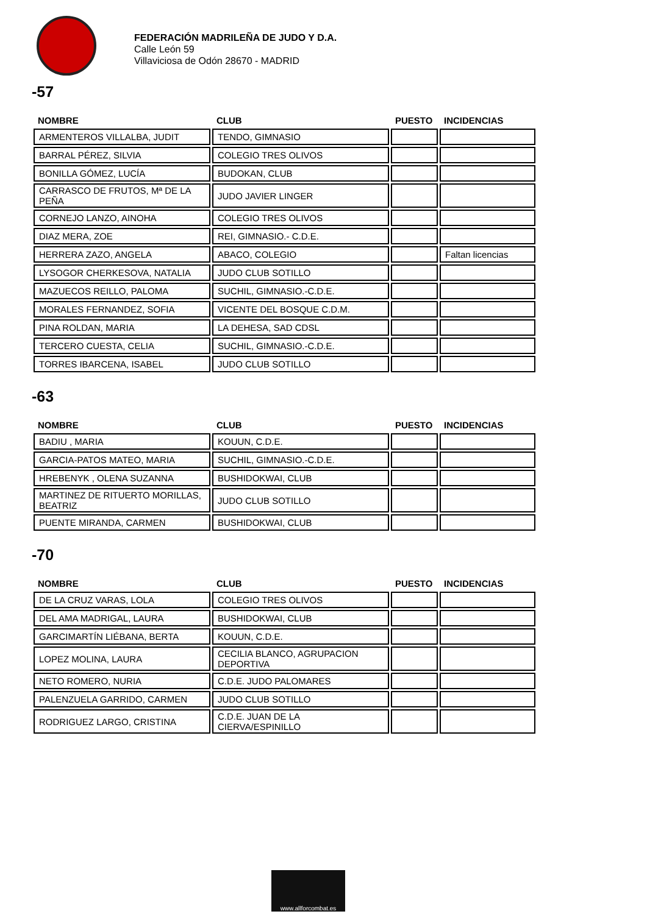FEDERACIÓN MADRILEÑA DE JUDO Y D.A.
Calle León 59
Villaviciosa de Odón 28670 - MADRID
-57
| NOMBRE | CLUB | PUESTO | INCIDENCIAS |
| --- | --- | --- | --- |
| ARMENTEROS VILLALBA, JUDIT | TENDO, GIMNASIO | | |
| BARRAL PÉREZ, SILVIA | COLEGIO TRES OLIVOS | | |
| BONILLA GÓMEZ, LUCÍA | BUDOKAN, CLUB | | |
| CARRASCO DE FRUTOS, Mª DE LA PEÑA | JUDO JAVIER LINGER | | |
| CORNEJO LANZO, AINOHA | COLEGIO TRES OLIVOS | | |
| DIAZ MERA, ZOE | REI, GIMNASIO.- C.D.E. | | |
| HERRERA ZAZO, ANGELA | ABACO, COLEGIO | | Faltan licencias |
| LYSOGOR CHERKESOVA, NATALIA | JUDO CLUB SOTILLO | | |
| MAZUECOS REILLO, PALOMA | SUCHIL, GIMNASIO.-C.D.E. | | |
| MORALES FERNANDEZ, SOFIA | VICENTE DEL BOSQUE C.D.M. | | |
| PINA ROLDAN, MARIA | LA DEHESA, SAD CDSL | | |
| TERCERO CUESTA, CELIA | SUCHIL, GIMNASIO.-C.D.E. | | |
| TORRES IBARCENA, ISABEL | JUDO CLUB SOTILLO | | |
-63
| NOMBRE | CLUB | PUESTO | INCIDENCIAS |
| --- | --- | --- | --- |
| BADIU , MARIA | KOUUN, C.D.E. | | |
| GARCIA-PATOS MATEO, MARIA | SUCHIL, GIMNASIO.-C.D.E. | | |
| HREBENYK , OLENA SUZANNA | BUSHIDOKWAI, CLUB | | |
| MARTINEZ DE RITUERTO MORILLAS, BEATRIZ | JUDO CLUB SOTILLO | | |
| PUENTE MIRANDA, CARMEN | BUSHIDOKWAI, CLUB | | |
-70
| NOMBRE | CLUB | PUESTO | INCIDENCIAS |
| --- | --- | --- | --- |
| DE LA CRUZ VARAS, LOLA | COLEGIO TRES OLIVOS | | |
| DEL AMA MADRIGAL, LAURA | BUSHIDOKWAI, CLUB | | |
| GARCIMARTÍN LIÉBANA, BERTA | KOUUN, C.D.E. | | |
| LOPEZ MOLINA, LAURA | CECILIA BLANCO, AGRUPACION DEPORTIVA | | |
| NETO ROMERO, NURIA | C.D.E. JUDO PALOMARES | | |
| PALENZUELA GARRIDO, CARMEN | JUDO CLUB SOTILLO | | |
| RODRIGUEZ LARGO, CRISTINA | C.D.E. JUAN DE LA CIERVA/ESPINILLO | | |
www.allforcombat.es